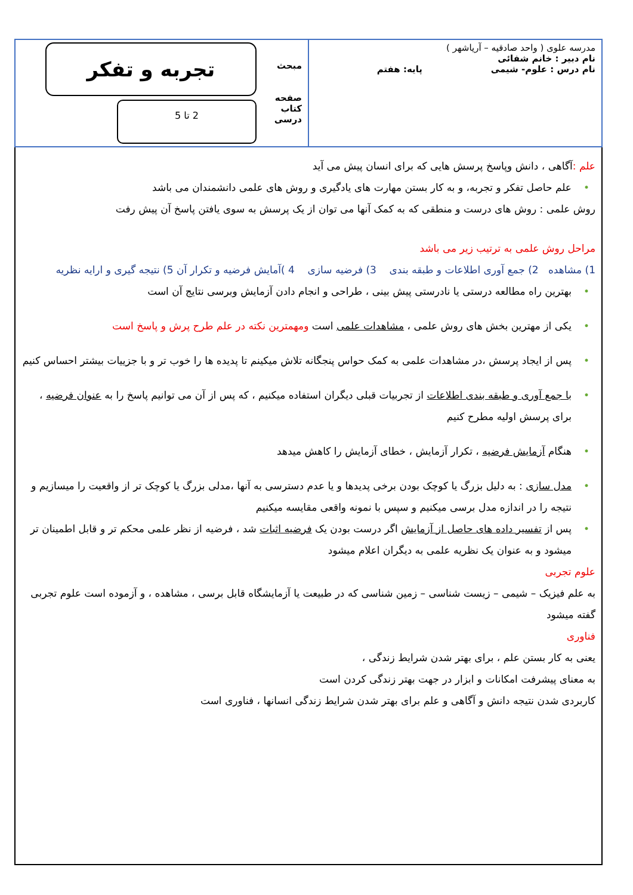| مدرسه علوی ( واحد صادقیه – آریاشهر ) نام دبیر : خانم شفائی نام درس : علوم- شیمی پایه: هفتم | مبحث صفحه کتاب درسی تجربه و تفکر 2 تا 5 |
علم : آگاهی ، دانش وپاسخ پرسش هایی که برای انسان پیش می آید
علم حاصل تفکر و تجربه، و به کار بستن مهارت های یادگیری و روش های علمی دانشمندان می باشد
روش علمی : روش های درست و منطقی که به کمک آنها می توان از یک پرسش به سوی یافتن پاسخ آن پیش رفت
مراحل روش علمی به ترتیب زیر می باشد
1) مشاهده 2) جمع آوری اطلاعات و طبقه بندی 3) فرضیه سازی 4 )آمایش فرضیه و تکرار آن 5) نتیجه گیری و ارایه نظریه
بهترین راه مطالعه درستی یا نادرستی پیش بینی ، طراحی و انجام دادن آزمایش وبرسی نتایج آن است
یکی از مهترین بخش های روش علمی ، مشاهدات علمی است ومهمترین نکته در علم طرح پرش و پاسخ است
پس از ایجاد پرسش ،در مشاهدات علمی به کمک حواس پنجگانه تلاش میکینم تا پدیده ها را خوب تر و با جزییات بیشتر احساس کنیم
با جمع آوری و طبقه بندی اطلاعات از تجربیات قبلی دیگران استفاده میکنیم ، که پس از آن می توانیم پاسخ را به عنوان فرضیه ، برای پرسش اولیه مطرح کنیم
هنگام آزمایش فرضیه ، تکرار آزمایش ، خطای آزمایش را کاهش میدهد
مدل سازی : به دلیل بزرگ یا کوچک بودن برخی پدیدها و یا عدم دسترسی به آنها ،مدلی بزرگ یا کوچک تر از واقعیت را میسازیم و نتیجه را در اندازه مدل برسی میکنیم و سپس با نمونه واقعی مقایسه میکنیم
پس از تفسیر داده های حاصل از آزمایش اگر درست بودن یک فرضیه اثبات شد ، فرضیه از نظر علمی محکم تر و قابل اطمینان تر میشود و به عنوان یک نظریه علمی به دیگران اعلام میشود
علوم تجربی
به علم فیزیک – شیمی – زیست شناسی – زمین شناسی که در طبیعت یا آزمایشگاه قابل برسی ، مشاهده ، و آزموده است علوم تجربی گفته میشود
فناوری
یعنی به کار بستن علم ، برای بهتر شدن شرایط زندگی ،
به معنای پیشرفت امکانات و ابزار در جهت بهتر زندگی کردن است
کاربردی شدن نتیجه دانش و آگاهی و علم برای بهتر شدن شرایط زندگی انسانها ، فناوری است